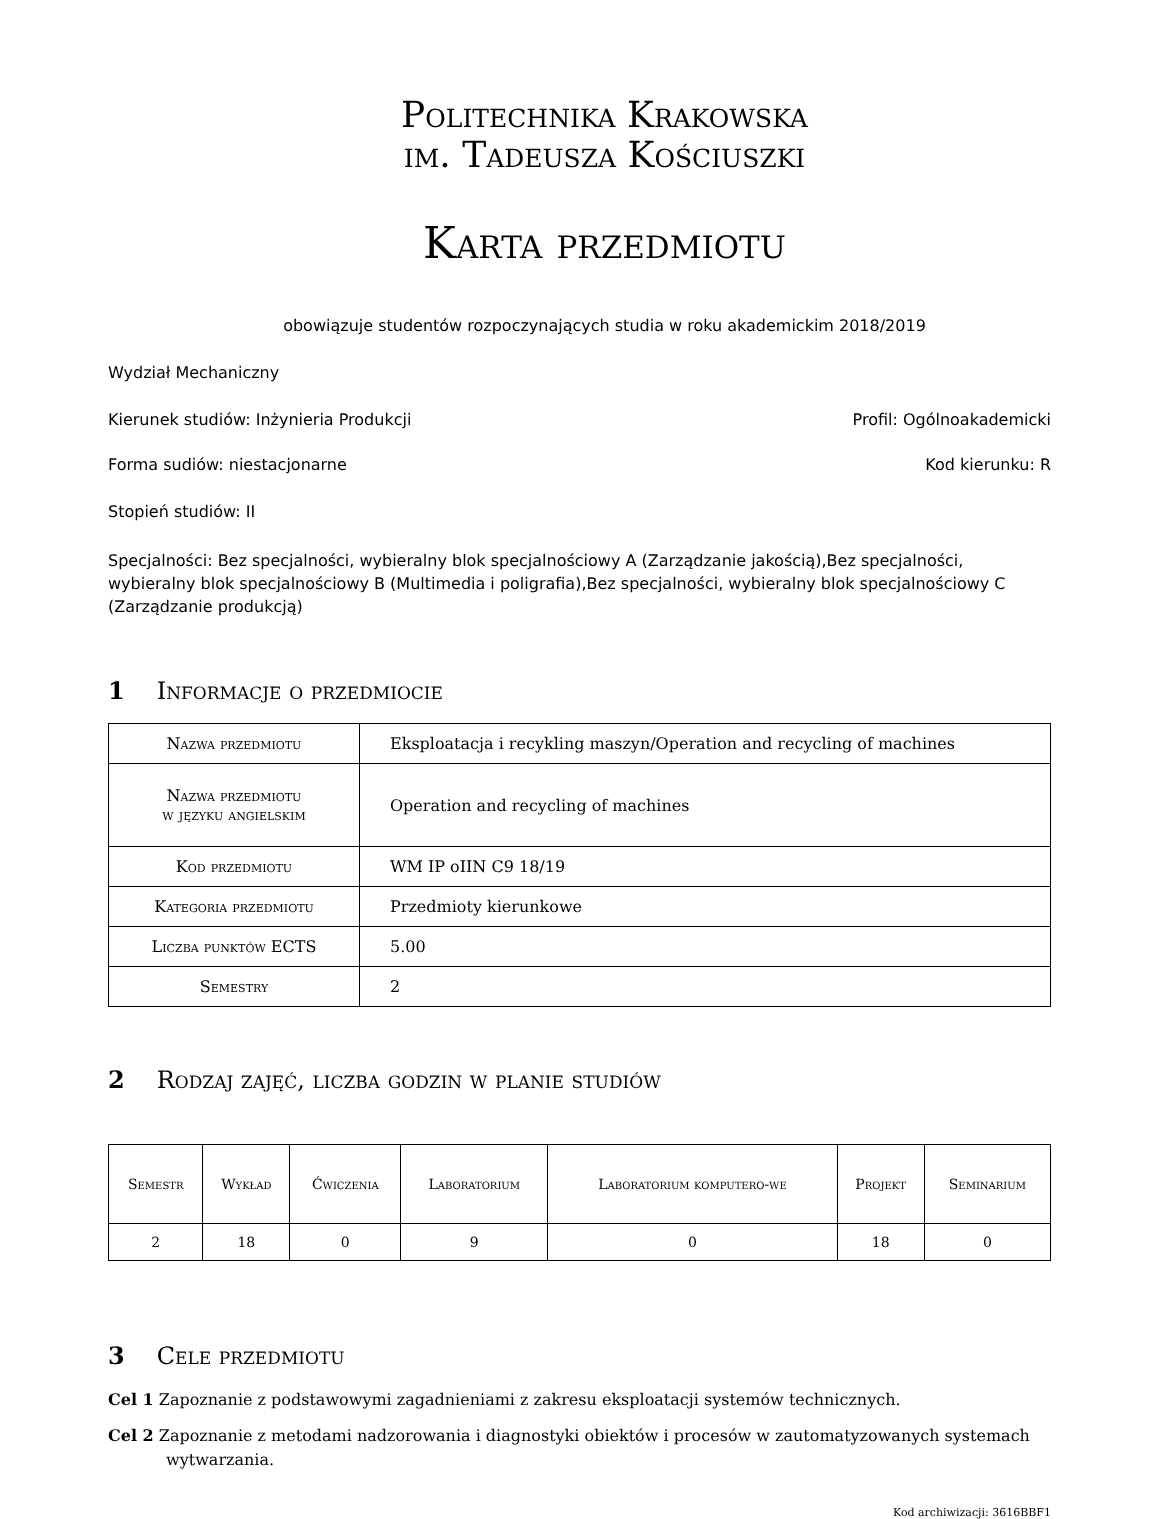Politechnika Krakowska
im. Tadeusza Kościuszki
Karta przedmiotu
obowiązuje studentów rozpoczynających studia w roku akademickim 2018/2019
Wydział Mechaniczny
Kierunek studiów: Inżynieria Produkcji Profil: Ogólnoakademicki
Forma sudiów: niestacjonarne Kod kierunku: R
Stopień studiów: II
Specjalności: Bez specjalności, wybieralny blok specjalnościowy A (Zarządzanie jakością),Bez specjalności, wybieralny blok specjalnościowy B (Multimedia i poligrafia),Bez specjalności, wybieralny blok specjalnościowy C (Zarządzanie produkcją)
1 Informacje o przedmiocie
| Nazwa przedmiotu | Eksploatacja i recykling maszyn/Operation and recycling of machines |
| Nazwa przedmiotu w języku angielskim | Operation and recycling of machines |
| Kod przedmiotu | WM IP oIIN C9 18/19 |
| Kategoria przedmiotu | Przedmioty kierunkowe |
| Liczba punktów ECTS | 5.00 |
| Semestry | 2 |
2 Rodzaj zajęć, liczba godzin w planie studiów
| Semestr | Wykład | Ćwiczenia | Laboratorium | Laboratorium komputero-we | Projekt | Seminarium |
| --- | --- | --- | --- | --- | --- | --- |
| 2 | 18 | 0 | 9 | 0 | 18 | 0 |
3 Cele przedmiotu
Cel 1 Zapoznanie z podstawowymi zagadnieniami z zakresu eksploatacji systemów technicznych.
Cel 2 Zapoznanie z metodami nadzorowania i diagnostyki obiektów i procesów w zautomatyzowanych systemach wytwarzania.
Kod archiwizacji: 3616BBF1